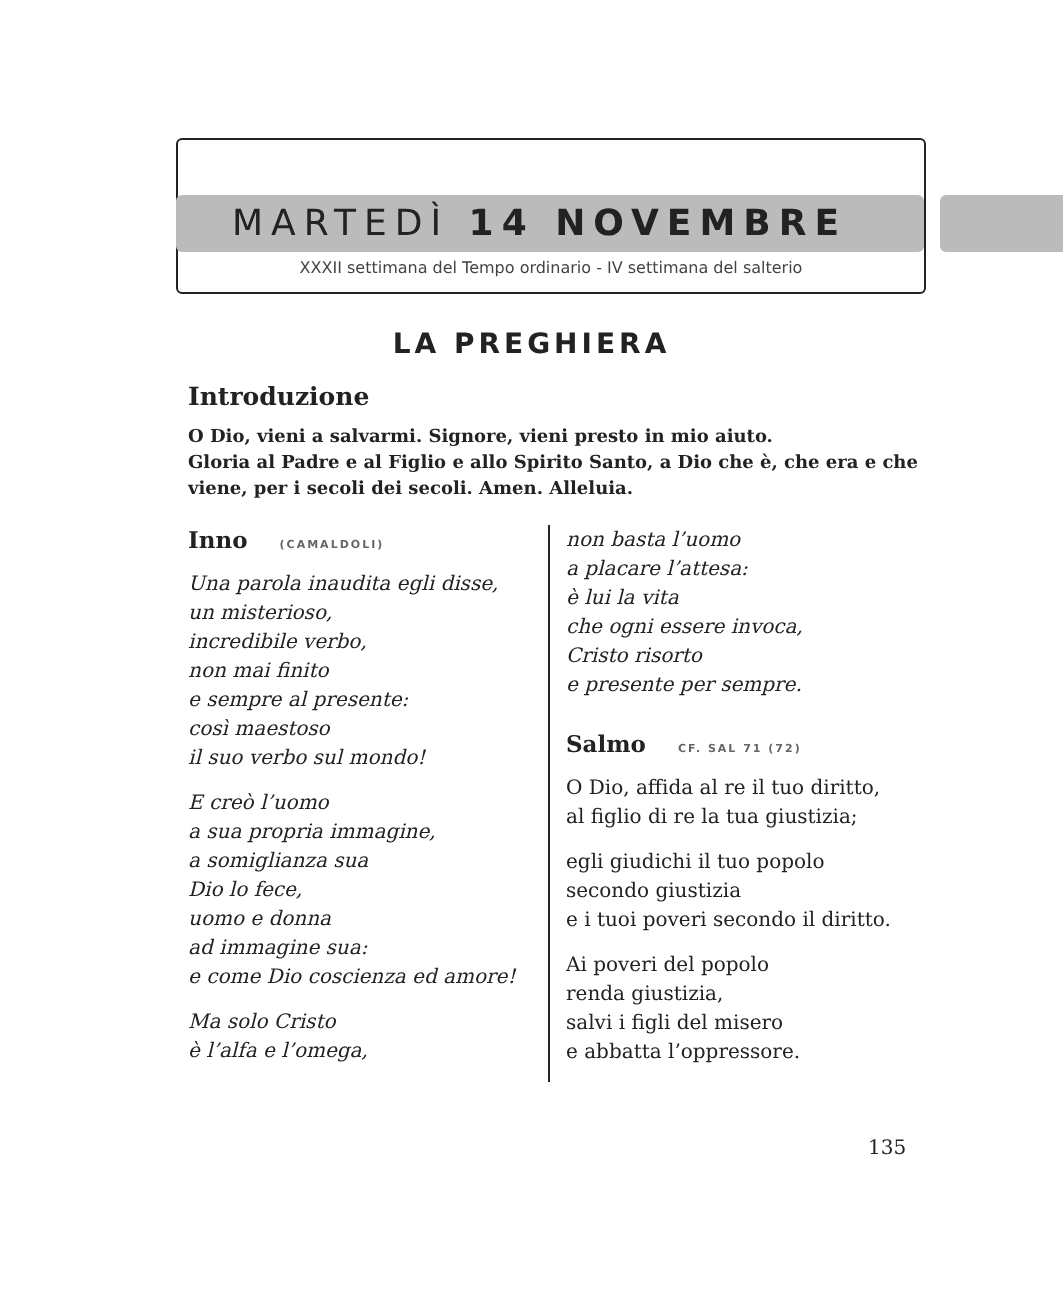MARTEDÌ 14 NOVEMBRE
XXXII settimana del Tempo ordinario - IV settimana del salterio
LA PREGHIERA
Introduzione
O Dio, vieni a salvarmi. Signore, vieni presto in mio aiuto.
Gloria al Padre e al Figlio e allo Spirito Santo, a Dio che è, che era e che viene, per i secoli dei secoli. Amen. Alleluia.
Inno (CAMALDOLI)
Una parola inaudita egli disse,
un misterioso,
incredibile verbo,
non mai finito
e sempre al presente:
così maestoso
il suo verbo sul mondo!
E creò l’uomo
a sua propria immagine,
a somiglianza sua
Dio lo fece,
uomo e donna
ad immagine sua:
e come Dio coscienza ed amore!
Ma solo Cristo
è l’alfa e l’omega,
non basta l’uomo
a placare l’attesa:
è lui la vita
che ogni essere invoca,
Cristo risorto
e presente per sempre.
Salmo CF. SAL 71 (72)
O Dio, affida al re il tuo diritto,
al figlio di re la tua giustizia;
egli giudichi il tuo popolo
secondo giustizia
e i tuoi poveri secondo il diritto.
Ai poveri del popolo
renda giustizia,
salvi i figli del misero
e abbatta l’oppressore.
135